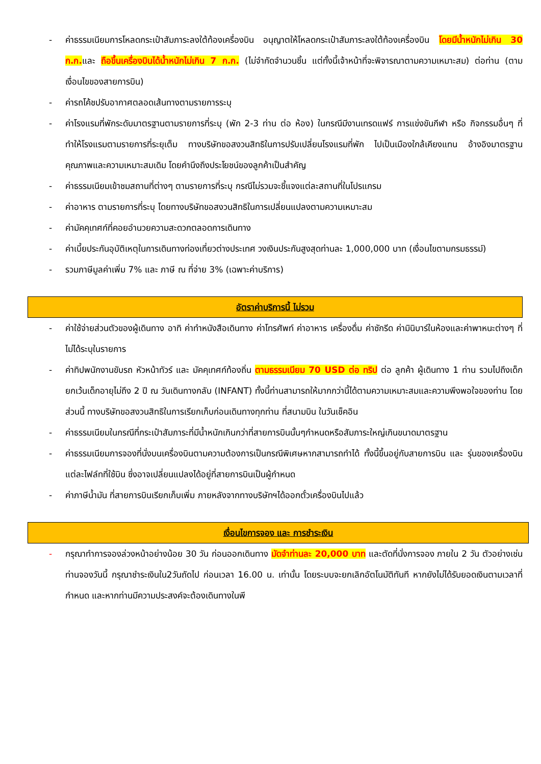- ค่าธรรมเนียมการโหลดกระเป๋าสัมภาระลงใต้ท้องเครื่องบิน อนุญาตให้โหลดกระเป๋าสัมภาระลงใต้ท้องเครื่องบิน โดยมีน้ำหนักไม่เกิน 30 ก.ก. และ ถือขึ้นเครื่องบินได้น้ำหนักไม่เกิน 7 ก.ก. (ไม่จำกัดจำนวนชิ้น แต่ทั้งนี้เจ้าหน้าที่จะพิจารณาตามความเหมาะสม) ต่อท่าน (ตามเงื่อนไขของสายการบิน)
- ค่ารถโค้ชปรับอากาศตลอดเส้นทางตามรายการระบุ
- ค่าโรงแรมที่พักระดับมาตรฐานตามรายการที่ระบุ (พัก 2-3 ท่าน ต่อ ห้อง) ในกรณีมีงานเทรดแฟร์ การแข่งขันกีฬา หรือ กิจกรรมอื่นๆ ที่ทำให้โรงแรมตามรายการที่ระยุเต็ม ทางบริษัทขอสงวนสิทธิในการปรับเปลี่ยนโรงแรมที่พัก ไปเป็นเมืองใกล้เคียงแทน อ้างอิงมาตรฐานคุณภาพและความเหมาะสมเดิม โดยคำนึงถึงประโยชน์ของลูกค้าเป็นสำคัญ
- ค่าธรรมเนียมเข้าชมสถานที่ต่างๆ ตามรายการที่ระบุ กรณีไม่รวมจะชี้แจงแต่ละสถานที่ในโปรแกรม
- ค่าอาหาร ตามรายการที่ระบุ โดยทางบริษัทขอสงวนสิทธิในการเปลี่ยนแปลงตามความเหมาะสม
- ค่ามัคคุเทศก์ที่คอยอำนวยความสะดวกตลอดการเดินทาง
- ค่าเบี้ยประกันอุบัติเหตุในการเดินทางท่องเที่ยวต่างประเทศ วงเงินประกันสูงสุดท่านละ 1,000,000 บาท (เงื่อนไขตามกรมธรรม์)
- รวมภาษีมูลค่าเพิ่ม 7% และ ภาษี ณ ที่จ่าย 3% (เฉพาะค่าบริการ)
อัตราค่าบริการนี้ ไม่รวม
- ค่าใช้จ่ายส่วนตัวของผู้เดินทาง อาทิ ค่าทำหนังสือเดินทาง ค่าโทรศัพท์ ค่าอาหาร เครื่องดื่ม ค่าซักรีด ค่ามินิบาร์ในห้องและค่าพาหนะต่างๆ ที่ไม่ได้ระบุในรายการ
- ค่าทิปพนักงานขับรถ หัวหน้าทัวร์ และ มัคคุเทศก์ท้องถิ่น ตามธรรมเนียม 70 USD ต่อ ทริป ต่อ ลูกค้า ผู้เดินทาง 1 ท่าน รวมไปถึงเด็ก ยกเว้นเด็กอายุไม่ถึง 2 ปี ณ วันเดินทางกลับ (INFANT) ทั้งนี้ท่านสามารถให้มากกว่านี้ได้ตามความเหมาะสมและความพึงพอใจของท่าน โดยส่วนนี้ ทางบริษัทขอสงวนสิทธิในการเรียกเก็บก่อนเดินทางทุกท่าน ที่สนามบิน ในวันเช็คอิน
- ค่าธรรมเนียมในกรณีที่กระเป๋าสัมภาระที่มีน้ำหนักเกินกว่าที่สายการบินนั้นๆกำหนดหรือสัมภาระใหญ่เกินขนาดมาตรฐาน
- ค่าธรรมเนียมการจองที่นั่งบนเครื่องบินตามความต้องการเป็นกรณีพิเศษหากสามารถทำได้ ทั้งนี้ขึ้นอยู่กับสายการบิน และ รุ่นของเครื่องบินแต่ละไฟล์ทที่ใช้บิน ซึ่งอาจเปลี่ยนแปลงได้อยู่ที่สายการบินเป็นผู้กำหนด
- ค่าภาษีน้ำมัน ที่สายการบินเรียกเก็บเพิ่ม ภายหลังจากทางบริษัทฯได้ออกตั๋วเครื่องบินไปแล้ว
เงื่อนไขการจอง และ การชำระเงิน
- กรุณาทำการจองล่วงหน้าอย่างน้อย 30 วัน ก่อนออกเดินทาง มัดจำท่านละ 20,000 บาท และตัดที่นั่งการจอง ภายใน 2 วัน ตัวอย่างเช่น ท่านจองวันนี้ กรุณาชำระเงินใน2วันถัดไป ก่อนเวลา 16.00 น. เท่านั้น โดยระบบจะยกเลิกอัตโนมัติทันที หากยังไม่ได้รับยอดเงินตามเวลาที่กำหนด และหากท่านมีความประสงค์จะต้องเดินทางในพี